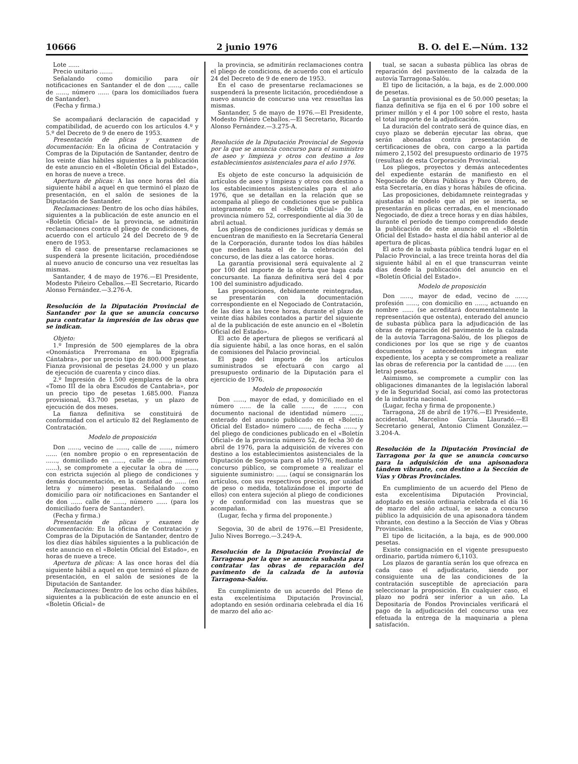10666 2 junio 1976 B. O. del E.—Núm. 132
Lote ......
Precio unitario .......
Señalando como domicilio para oír notificaciones en Santander el de don ......, calle de ......, número ...... (para los domiciliados fuera de Santander).
(Fecha y firma.)
Se acompañará declaración de capacidad y compatibilidad, de acuerdo con los artículos 4.º y 5.º del Decreto de 9 de enero de 1953.
Presentación de plicas y examen de documentación: En la oficina de Contratación y Compras de la Diputación de Santander, dentro de los veinte días hábiles siguientes a la publicación de este anuncio en el «Boletín Oficial del Estado», en horas de nueve a trece.
Apertura de plicas: A las once horas del día siguiente hábil a aquel en que terminó el plazo de presentación, en el salón de sesiones de la Diputación de Santander.
Reclamaciones: Dentro de los ocho días hábiles, siguientes a la publicación de este anuncio en el «Boletín Oficial» de la provincia, se admitirán reclamaciones contra el pliego de condiciones, de acuerdo con el artículo 24 del Decreto de 9 de enero de 1953.
En el caso de presentarse reclamaciones se suspenderá la presente licitación, procediéndose al nuevo anucio de concurso una vez resueltas las mismas.
Santander, 4 de mayo de 1976.—El Presidente, Modesto Piñeiro Ceballos.—El Secretario, Ricardo Alonso Fernández.—3.276-A.
Resolución de la Diputación Provincial de Santander por la que se anuncia concurso para contratar la impresión de las obras que se indican.
Objeto:
1.º Impresión de 500 ejemplares de la obra «Onomástica Prerromana en la Epigrafía Cántabra», por un precio tipo de 800.000 pesetas. Fianza provisional de pesetas 24.000 y un plazo de ejecución de cuarenta y cinco días.
2.º Impresión de 1.500 ejemplares de la obra «Tomo III de la obra Escudos de Cantabria», por un precio tipo de pesetas 1.685.000. Fianza provisional, 43.700 pesetas, y un plazo de ejecución de dos meses.
La fianza definitiva se constituirá de conformidad con el artículo 82 del Reglamento de Contratación.
Modelo de proposición
Don ......, vecino de ......, calle de ......, número ...... (en nombre propio o en representación de ......, domiciliado en ......, calle de ......, número ......), se compromete a ejecutar la obra de ......, con estricta sujeción al pliego de condiciones y demás documentación, en la cantidad de ...... (en letra y número) pesetas. Señalando como domicilio para oír notificaciones en Santander el de don ...... calle de ......, número ...... (para los domiciliado fuera de Santander).
(Fecha y firma.)
Presentación de plicas y examen de documentación: En la oficina de Contratación y Compras de la Diputación de Santander, dentro de los diez días hábiles siguientes a la publicación de este anuncio en el «Boletín Oficial del Estado», en horas de nueve a trece.
Apertura de plicas: A las once horas del día siguiente hábil a aquel en que terminó el plazo de presentación, en el salón de sesiones de la Diputación de Santander.
Reclamaciones: Dentro de los ocho días hábiles, siguientes a la publicación de este anuncio en el «Boletín Oficial» de
la provincia, se admitirán reclamaciones contra el pliego de condicions, de acuerdo con el artículo 24 del Decreto de 9 de enero de 1953.
En el caso de presentarse reclamaciones se suspenderá la presente licitación, procediéndose a nuevo anuncio de concurso una vez resueltas las mismas.
Santander, 5 de mayo de 1976.—El Presidente, Modesto Piñeiro Ceballos.—El Secretario, Ricardo Alonso Fernández.—3.275-A.
Resolución de la Diputación Provincial de Segovia por la que se anuncia concurso para el suministro de aseo y limpieza y otros con destino a los establecimientos asistenciales para el año 1976.
Es objeto de este concurso la adquisición de artículos de aseo y limpieza y otros con destino a los establecimientos asistenciales para el año 1976, que se detallan en la relación que se acompaña al pliego de condiciones que se publica integramente en el «Boletín Oficial» de la provincia número 52, correspondiente al día 30 de abril actual.
Los pliegos de condiciones jurídicas y demás se encuentran de manifiesto en la Secretaría General de la Corporación, durante todos los días hábiles que medien hasta el de la celebración del concurso, de las diez a las catorce horas.
La garantía provisional será equivalente al 2 por 100 del importe de la oferta que haga cada concursante. La fianza definitiva será del 4 por 100 del suministro adjudicado.
Las proposiciones, debidamente reintegradas, se presentarán con la documentación correspondiente en el Negociado de Contratación, de las diez a las trece horas, durante el plazo de veinte días hábiles contados a partir del siguiente al de la publicación de este anuncio en el «Boletín Oficial del Estado».
El acto de apertura de pliegos se verificará al día siguiente hábil, a las once horas, en el salón de comisiones del Palacio provincial.
El pago del importe de los artículos suministrados se efectuará con cargo al presupuesto ordinario de la Diputación para el ejercicio de 1976.
Modelo de proposoción
Don ......, mayor de edad, y domiciliado en el número ...... de la calle ......, de ......, con documento nacional de identidad número ......, enterado del anuncio publicado en el «Boletín Oficial del Estado» número ......, de fecha ......, y del pliego de condiciones publicado en el «Boletín Oficial» de la provincia número 52, de fecha 30 de abril de 1976, para la adquisición de víveres con destino a los establecimientos asistenciales de la Diputación de Segovia para el año 1976, mediante concurso público, se compromete a realizar el siguiente suministro: ...... (aquí se consignarán los artículos, con sus respectivos precios, por unidad de peso o medida, totalizándose el importe de ellos) con entera sujeción al pliego de condiciones y de conformidad con las muestras que se acompañan.
(Lugar, fecha y firma del proponente.)
Segovia, 30 de abril de 1976.—El Presidente, Julio Nives Borrego.—3.249-A.
Resolución de la Diputación Provincial de Tarragona por la que se anuncia subasta para contratar las obras de reparación del pavimento de la calzada de la autovía Tarragona-Salóu.
En cumplimiento de un acuerdo del Pleno de esta excelentísima Diputación Provincial, adoptando en sesión ordinaria celebrada el día 16 de marzo del año ac-
tual, se sacan a subasta pública las obras de reparación del pavimento de la calzada de la autovía Tarragona-Salóu.
El tipo de licitación, a la baja, es de 2.000.000 de pesetas.
La garantía provisional es de 50.000 pesetas; la fianza definitiva se fija en el 6 por 100 sobre el primer millón y el 4 por 100 sobre el resto, hasta el total importe de la adjudicación.
La duración del contrato será de quince días, en cuyo plazo se deberán ejecutar las obras, que serán abonadas contra presentación de certificaciones de obra, con cargo a la partida número 2,1502 del presupuesto ordinario de 1975 (resultas) de esta Corporación Provincial.
Los pliegos, proyectos y demás antecedentes del expediente estarán de manifiesto en el Negociado de Obras Públicas y Paro Obrero, de esta Secretaría, en días y horas hábiles de oficina.
Las proposiciones, debidamnete reintegradas y ajustadas al modelo que al pie se inserta, se presentarán en plicas cerradas, en el mencionado Negociado, de diez a trece horas y en días hábiles, durante el período de tiempo comprendido desde la publicación de este anuncio en el «Boletín Oficial del Estado» hasta el día hábil anterior al de apertura de plicas.
El acto de la subasta pública tendrá lugar en el Palacio Provincial, a las trece treinta horas del día siguiente hábil al en el que transcurran veinte días desde la publicación del anuncio en el «Boletín Oficial del Estado».
Modelo de proposición
Don ......, mayor de edad, vecino de ......, profesión ......, con domicilio en ......, actuando en nombre ...... (se acreditará documentalmente la representación que ostenta), enterado del anuncio de subasta pública para la adjudicación de las obras de reparación del pavimento de la calzada de la autovía Tarragona-Salóu, de los pliegos de condiciones por los que se rige y de cuantos documentos y antecedentes integran este expediente, los acepta y se compromete a realizar las obras de referencia por la cantidad de ...... (en letra) pesetas.
Asimismo, se compromete a cumplir con las obligaciones dimanantes de la legislación laboral y de la Seguridad Social, así como las protectoras de la industria nacional.
(Lugar, fecha y firma de proponente.)
Tarragona, 28 de abril de 1976.—El Presidente, accidental, Marcelino García Llauradó.—El Secretario general, Antonio Climent González.—3.204-A.
Resolución de la Diputación Provincial de Tarragona por la que se anuncia concurso para la adquisición de una apisonadora tándem vibrante, con destino a la Sección de Vías y Obras Provinciales.
En cumplimiento de un acuerdo del Pleno de esta excelentísima Diputación Provincial, adoptado en sesión ordinaria celebrada el día 16 de marzo del año actual, se saca a concurso público la adquisición de una apisonadora tándem vibrante, con destino a la Sección de Vías y Obras Provinciales.
El tipo de licitación, a la baja, es de 900.000 pesetas.
Existe consignación en el vigente presupuesto ordinario, partida número 6,1103.
Los plazos de garantía serán los que ofrezca en cada caso el adjudicatario, siendo por consiguiente una de las condiciones de la contratación susceptible de apreciación para seleccionar la proposición. En cualquier caso, el plazo no podrá ser inferior a un año. La Depositaría de Fondos Provinciales verificará el pago de la adjudicación del concurso una vez efetuada la entrega de la maquinaria a plena satisfación.